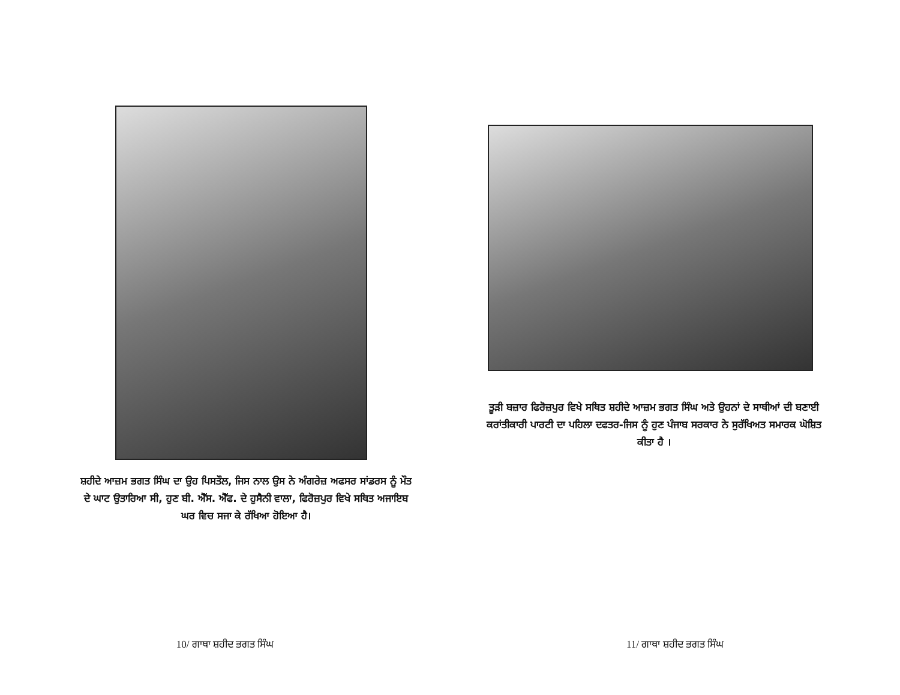ਸ਼ਹੀਦੇ ਆਜ਼ਮ ਭਗਤ ਸਿੰਘ ਦਾ ਉਹ ਪਿਸਤੌਲ, ਜਿਸ ਨਾਲ ਉਸ ਨੇ ਅੰਗਰੇਜ਼ ਅਫਸਰ ਸਾਂਡਰਸ ਨੂੰ ਮੌਤ ਦੇ ਘਾਟ ਉਤਾਰਿਆ ਸੀ, ਹੁਣ ਬੀ. ਐੱਸ. ਐੱਫ. ਦੇ ਹੁਸੈਨੀ ਵਾਲਾ, ਫਿਰੋਜ਼ਪੁਰ ਵਿਖੇ ਸਥਿਤ ਅਜਾਇਬ ਘਰ ਵਿਚ ਸਜਾ ਕੇ ਰੱਖਿਆ ਹੋਇਆ ਹੈ।
10/ ਗਾਥਾ ਸ਼ਹੀਦ ਭਗਤ ਸਿੰਘ
ਤੂੜੀ ਬਜ਼ਾਰ ਫਿਰੋਜ਼ਪੁਰ ਵਿਖੇ ਸਥਿਤ ਸ਼ਹੀਦੇ ਆਜ਼ਮ ਭਗਤ ਸਿੰਘ ਅਤੇ ਉਹਨਾਂ ਦੇ ਸਾਥੀਆਂ ਦੀ ਬਣਾਈ ਕਰਾਂਤੀਕਾਰੀ ਪਾਰਟੀ ਦਾ ਪਹਿਲਾ ਦਫਤਰ-ਜਿਸ ਨੂੰ ਹੁਣ ਪੰਜਾਬ ਸਰਕਾਰ ਨੇ ਸੁਰੱਖਿਅਤ ਸਮਾਰਕ ਘੋਸ਼ਿਤ ਕੀਤਾ ਹੈ ।
11/ ਗਾਥਾ ਸ਼ਹੀਦ ਭਗਤ ਸਿੰਘ